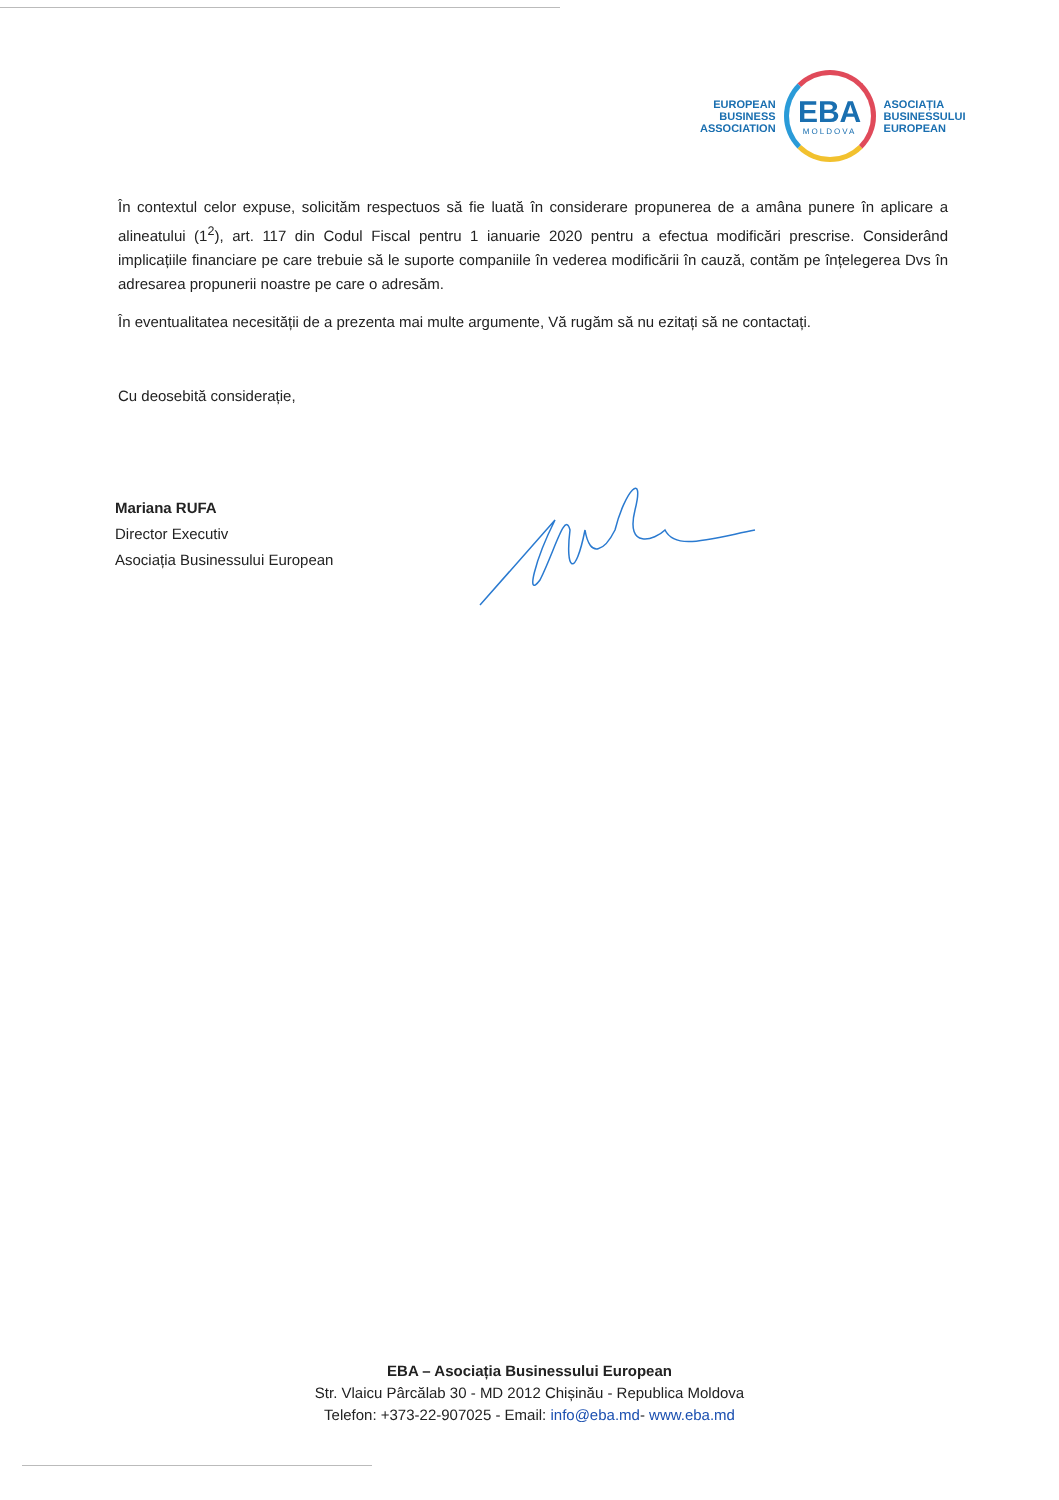EUROPEAN
BUSINESS
ASSOCIATION
EBA
MOLDOVA
ASOCIAȚIA
BUSINESSULUI
EUROPEAN
În contextul celor expuse, solicităm respectuos să fie luată în considerare propunerea de a amâna punere în aplicare a alineatului (1<sup>2</sup>), art. 117 din Codul Fiscal pentru 1 ianuarie 2020 pentru a efectua modificări prescrise. Considerând implicațiile financiare pe care trebuie să le suporte companiile în vederea modificării în cauză, contăm pe înțelegerea Dvs în adresarea propunerii noastre pe care o adresăm.
În eventualitatea necesității de a prezenta mai multe argumente, Vă rugăm să nu ezitați să ne contactați.
Cu deosebită considerație,
Mariana RUFA
Director Executiv
Asociația Businessului European
EBA – Asociația Businessului European
Str. Vlaicu Pârcălab 30 - MD 2012 Chișinău - Republica Moldova
Telefon: +373-22-907025 - Email: info@eba.md- www.eba.md